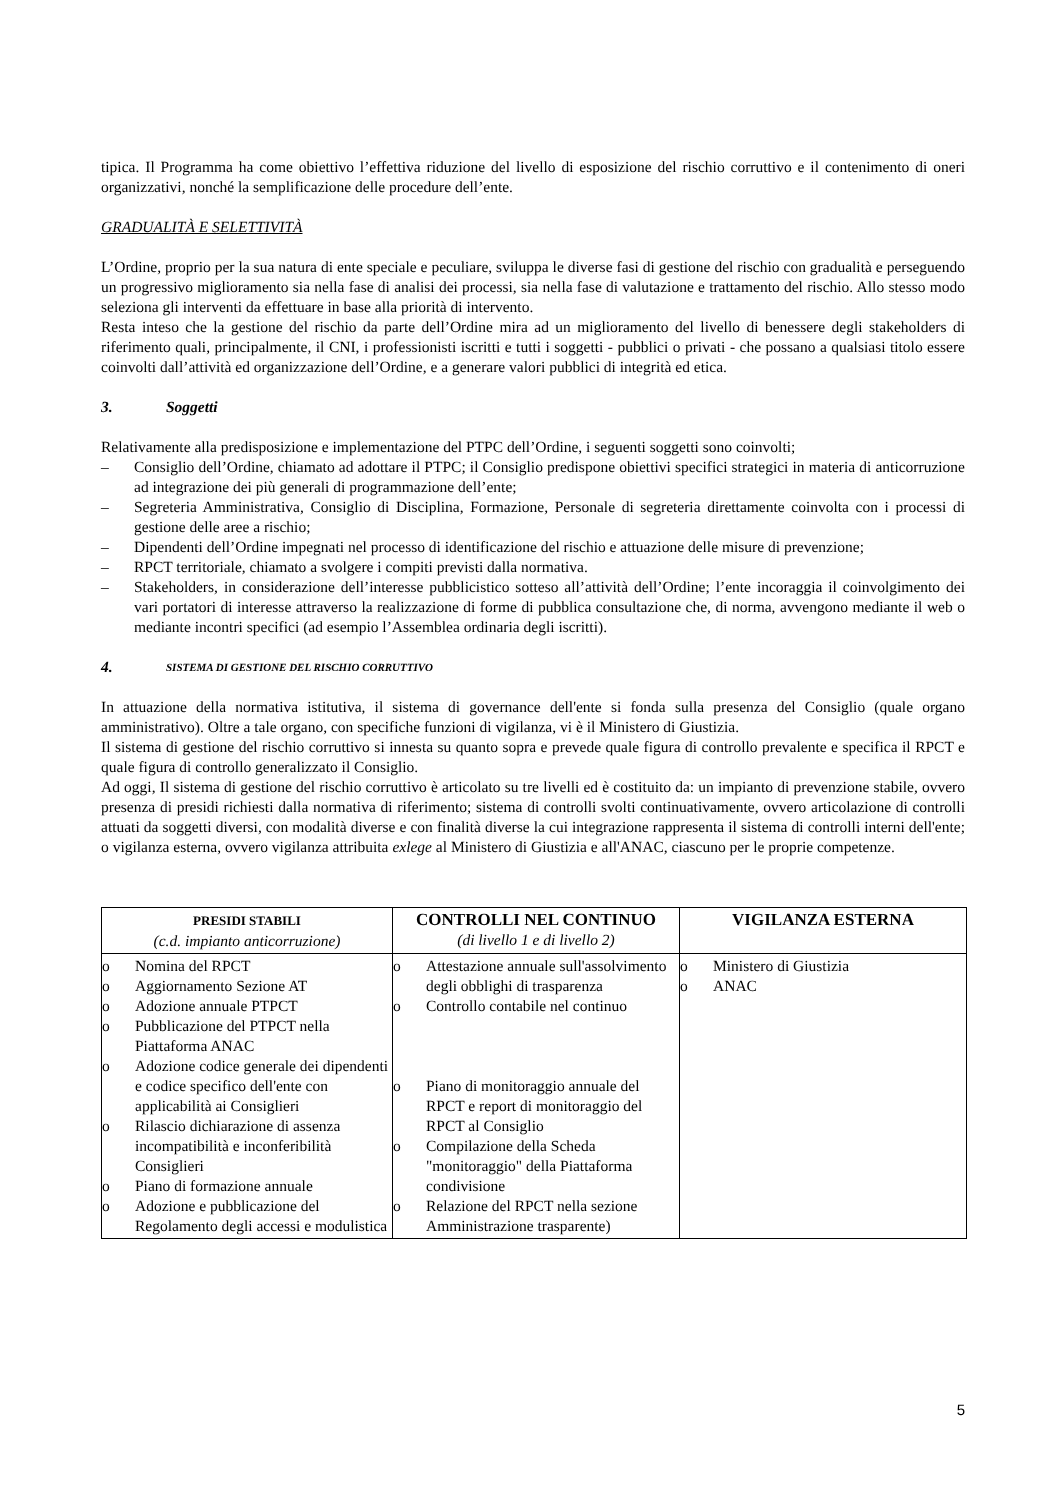tipica. Il Programma ha come obiettivo l’effettiva riduzione del livello di esposizione del rischio corruttivo e il contenimento di oneri organizzativi, nonché la semplificazione delle procedure dell’ente.
GRADUALITÀ E SELETTIVITÀ
L’Ordine, proprio per la sua natura di ente speciale e peculiare, sviluppa le diverse fasi di gestione del rischio con gradualità e perseguendo un progressivo miglioramento sia nella fase di analisi dei processi, sia nella fase di valutazione e trattamento del rischio. Allo stesso modo seleziona gli interventi da effettuare in base alla priorità di intervento.
Resta inteso che la gestione del rischio da parte dell’Ordine mira ad un miglioramento del livello di benessere degli stakeholders di riferimento quali, principalmente, il CNI, i professionisti iscritti e tutti i soggetti - pubblici o privati - che possano a qualsiasi titolo essere coinvolti dall’attività ed organizzazione dell’Ordine, e a generare valori pubblici di integrità ed etica.
3. Soggetti
Relativamente alla predisposizione e implementazione del PTPC dell’Ordine, i seguenti soggetti sono coinvolti;
– Consiglio dell’Ordine, chiamato ad adottare il PTPC; il Consiglio predispone obiettivi specifici strategici in materia di anticorruzione ad integrazione dei più generali di programmazione dell’ente;
– Segreteria Amministrativa, Consiglio di Disciplina, Formazione, Personale di segreteria direttamente coinvolta con i processi di gestione delle aree a rischio;
– Dipendenti dell’Ordine impegnati nel processo di identificazione del rischio e attuazione delle misure di prevenzione;
– RPCT territoriale, chiamato a svolgere i compiti previsti dalla normativa.
– Stakeholders, in considerazione dell’interesse pubblicistico sotteso all’attività dell’Ordine; l’ente incoraggia il coinvolgimento dei vari portatori di interesse attraverso la realizzazione di forme di pubblica consultazione che, di norma, avvengono mediante il web o mediante incontri specifici (ad esempio l’Assemblea ordinaria degli iscritti).
4. SISTEMA DI GESTIONE DEL RISCHIO CORRUTTIVO
In attuazione della normativa istitutiva, il sistema di governance dell'ente si fonda sulla presenza del Consiglio (quale organo amministrativo). Oltre a tale organo, con specifiche funzioni di vigilanza, vi è il Ministero di Giustizia.
Il sistema di gestione del rischio corruttivo si innesta su quanto sopra e prevede quale figura di controllo prevalente e specifica il RPCT e quale figura di controllo generalizzato il Consiglio.
Ad oggi, Il sistema di gestione del rischio corruttivo è articolato su tre livelli ed è costituito da: un impianto di prevenzione stabile, ovvero presenza di presidi richiesti dalla normativa di riferimento; sistema di controlli svolti continuativamente, ovvero articolazione di controlli attuati da soggetti diversi, con modalità diverse e con finalità diverse la cui integrazione rappresenta il sistema di controlli interni dell'ente; o vigilanza esterna, ovvero vigilanza attribuita exlege al Ministero di Giustizia e all'ANAC, ciascuno per le proprie competenze.
| PRESIDI STABILI (c.d. impianto anticorruzione) | CONTROLLI NEL CONTINUO (di livello 1 e di livello 2) | VIGILANZA ESTERNA |
| --- | --- | --- |
| o Nomina del RPCT o Aggiornamento Sezione AT o Adozione annuale PTPCT o Pubblicazione del PTPCT nella Piattaforma ANAC o Adozione codice generale dei dipendenti e codice specifico dell'ente con applicabilità ai Consiglieri o Rilascio dichiarazione di assenza incompatibilità e inconferibilità Consiglieri o Piano di formazione annuale o Adozione e pubblicazione del Regolamento degli accessi e modulistica | o Attestazione annuale sull'assolvimento degli obblighi di trasparenza o Controllo contabile nel continuo o Piano di monitoraggio annuale del RPCT e report di monitoraggio del RPCT al Consiglio o Compilazione della Scheda "monitoraggio" della Piattaforma condivisione o Relazione del RPCT nella sezione Amministrazione trasparente) | o Ministero di Giustizia o ANAC |
5